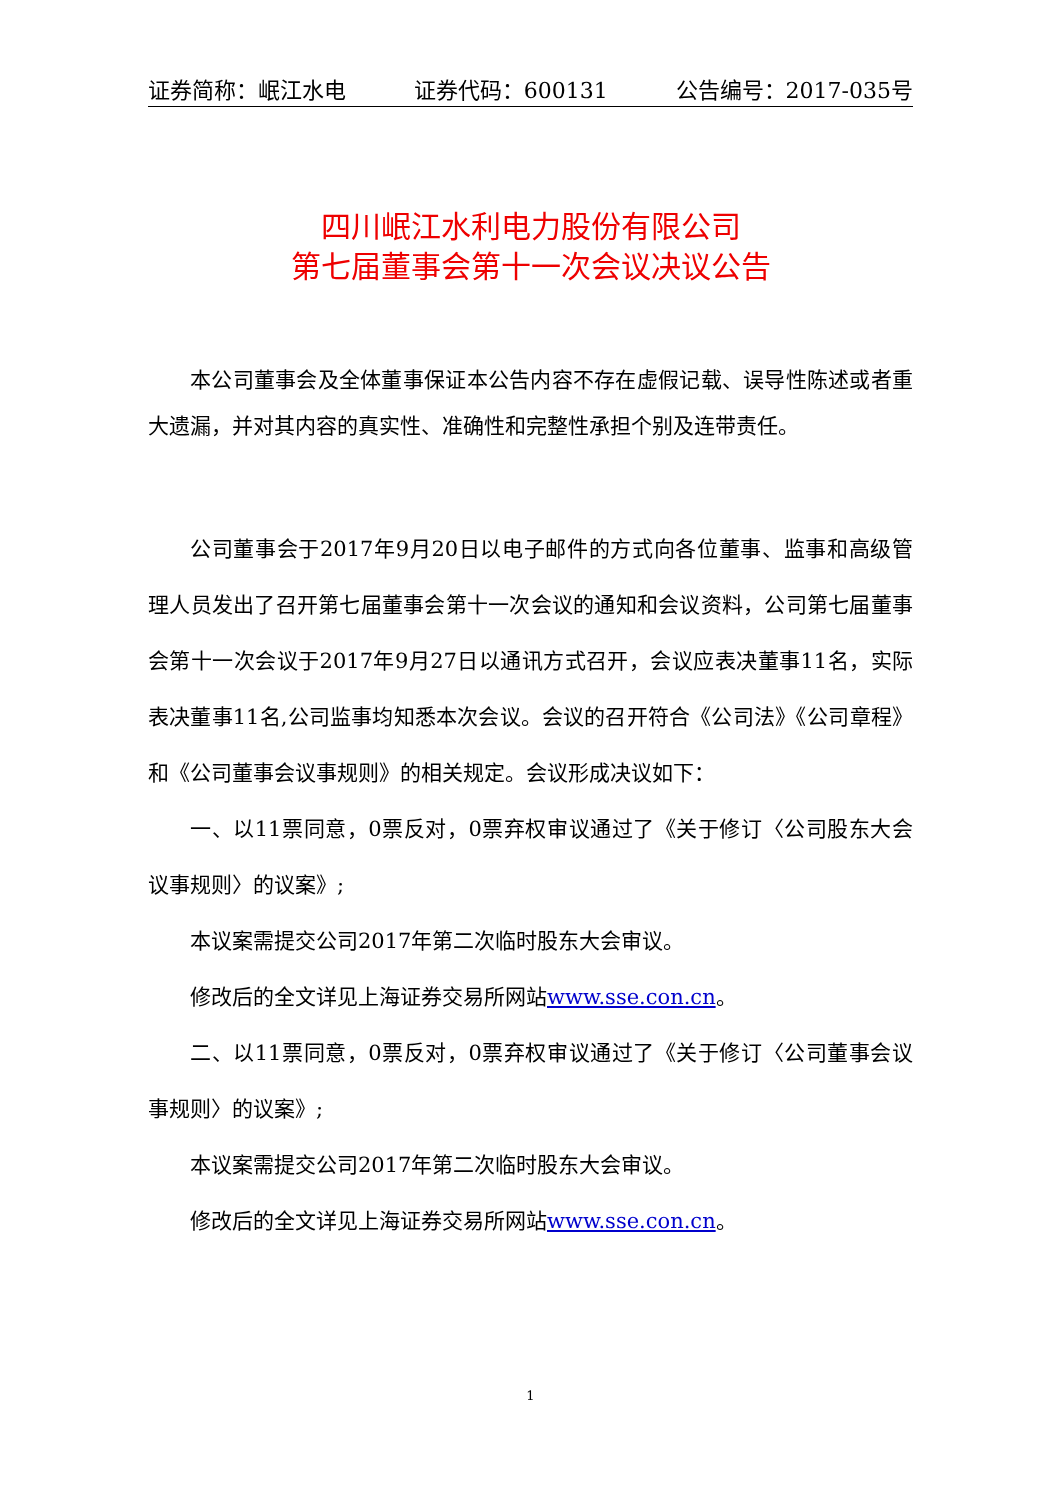证券简称：岷江水电 证券代码：600131 公告编号：2017-035号
四川岷江水利电力股份有限公司
第七届董事会第十一次会议决议公告
本公司董事会及全体董事保证本公告内容不存在虚假记载、误导性陈述或者重大遗漏，并对其内容的真实性、准确性和完整性承担个别及连带责任。
公司董事会于2017年9月20日以电子邮件的方式向各位董事、监事和高级管理人员发出了召开第七届董事会第十一次会议的通知和会议资料，公司第七届董事会第十一次会议于2017年9月27日以通讯方式召开，会议应表决董事11名，实际表决董事11名,公司监事均知悉本次会议。会议的召开符合《公司法》《公司章程》和《公司董事会议事规则》的相关规定。会议形成决议如下：
一、以11票同意，0票反对，0票弃权审议通过了《关于修订〈公司股东大会议事规则〉的议案》;
本议案需提交公司2017年第二次临时股东大会审议。
修改后的全文详见上海证券交易所网站www.sse.con.cn。
二、以11票同意，0票反对，0票弃权审议通过了《关于修订〈公司董事会议事规则〉的议案》;
本议案需提交公司2017年第二次临时股东大会审议。
修改后的全文详见上海证券交易所网站www.sse.con.cn。
1